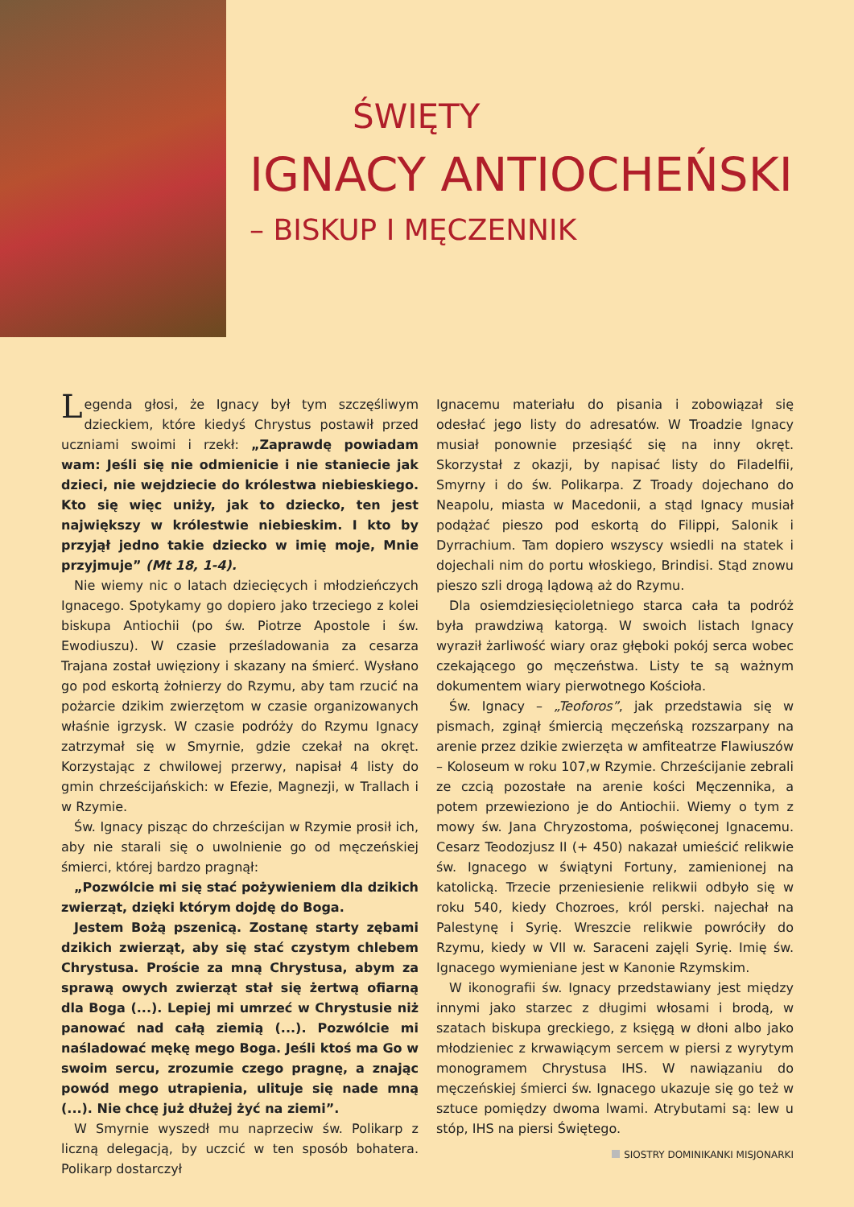ŚWIĘTY
IGNACY ANTIOCHEŃSKI
– BISKUP I MĘCZENNIK
Legenda głosi, że Ignacy był tym szczęśliwym dzieckiem, które kiedyś Chrystus postawił przed uczniami swoimi i rzekł: „Zaprawdę powiadam wam: Jeśli się nie odmienicie i nie staniecie jak dzieci, nie wejdziecie do królestwa niebieskiego. Kto się więc uniży, jak to dziecko, ten jest największy w królestwie niebieskim. I kto by przyjął jedno takie dziecko w imię moje, Mnie przyjmuje” (Mt 18, 1-4).
Nie wiemy nic o latach dziecięcych i młodzieńczych Ignacego. Spotykamy go dopiero jako trzeciego z kolei biskupa Antiochii (po św. Piotrze Apostole i św. Ewodiuszu). W czasie prześladowania za cesarza Trajana został uwięziony i skazany na śmierć. Wysłano go pod eskortą żołnierzy do Rzymu, aby tam rzucić na pożarcie dzikim zwierzętom w czasie organizowanych właśnie igrzysk. W czasie podróży do Rzymu Ignacy zatrzymał się w Smyrnie, gdzie czekał na okręt. Korzystając z chwilowej przerwy, napisał 4 listy do gmin chrześcijańskich: w Efezie, Magnezji, w Trallach i w Rzymie.
Św. Ignacy pisząc do chrześcijan w Rzymie prosił ich, aby nie starali się o uwolnienie go od męczeńskiej śmierci, której bardzo pragnął:
„Pozwólcie mi się stać pożywieniem dla dzikich zwierząt, dzięki którym dojdę do Boga.
Jestem Bożą pszenicą. Zostanę starty zębami dzikich zwierząt, aby się stać czystym chlebem Chrystusa. Proście za mną Chrystusa, abym za sprawą owych zwierząt stał się żertwą ofiarną dla Boga (...). Lepiej mi umrzeć w Chrystusie niż panować nad całą ziemią (...). Pozwólcie mi naśladować mękę mego Boga. Jeśli ktoś ma Go w swoim sercu, zrozumie czego pragnę, a znając powód mego utrapienia, ulituje się nade mną (...). Nie chcę już dłużej żyć na ziemi”.
W Smyrnie wyszedł mu naprzeciw św. Polikarp z liczną delegacją, by uczcić w ten sposób bohatera. Polikarp dostarczył
Ignacemu materiału do pisania i zobowiązał się odesłać jego listy do adresatów. W Troadzie Ignacy musiał ponownie przesiąść się na inny okręt. Skorzystał z okazji, by napisać listy do Filadelfii, Smyrny i do św. Polikarpa. Z Troady dojechano do Neapolu, miasta w Macedonii, a stąd Ignacy musiał podążać pieszo pod eskortą do Filippi, Salonik i Dyrrachium. Tam dopiero wszyscy wsiedli na statek i dojechali nim do portu włoskiego, Brindisi. Stąd znowu pieszo szli drogą lądową aż do Rzymu.
Dla osiemdziesięcioletniego starca cała ta podróż była prawdziwą katorgą. W swoich listach Ignacy wyraził żarliwość wiary oraz głęboki pokój serca wobec czekającego go męczeństwa. Listy te są ważnym dokumentem wiary pierwotnego Kościoła.
Św. Ignacy – „Teoforos”, jak przedstawia się w pismach, zginął śmiercią męczeńską rozszarpany na arenie przez dzikie zwierzęta w amfiteatrze Flawiuszów – Koloseum w roku 107,w Rzymie. Chrześcijanie zebrali ze czcią pozostałe na arenie kości Męczennika, a potem przewieziono je do Antiochii. Wiemy o tym z mowy św. Jana Chryzostoma, poświęconej Ignacemu. Cesarz Teodozjusz II (+ 450) nakazał umieścić relikwie św. Ignacego w świątyni Fortuny, zamienionej na katolicką. Trzecie przeniesienie relikwii odbyło się w roku 540, kiedy Chozroes, król perski. najechał na Palestynę i Syrię. Wreszcie relikwie powróciły do Rzymu, kiedy w VII w. Saraceni zajęli Syrię. Imię św. Ignacego wymieniane jest w Kanonie Rzymskim.
W ikonografii św. Ignacy przedstawiany jest między innymi jako starzec z długimi włosami i brodą, w szatach biskupa greckiego, z księgą w dłoni albo jako młodzieniec z krwawiącym sercem w piersi z wyrytym monogramem Chrystusa IHS. W nawiązaniu do męczeńskiej śmierci św. Ignacego ukazuje się go też w sztuce pomiędzy dwoma lwami. Atrybutami są: lew u stóp, IHS na piersi Świętego.
SIOSTRY DOMINIKANKI MISJONARKI